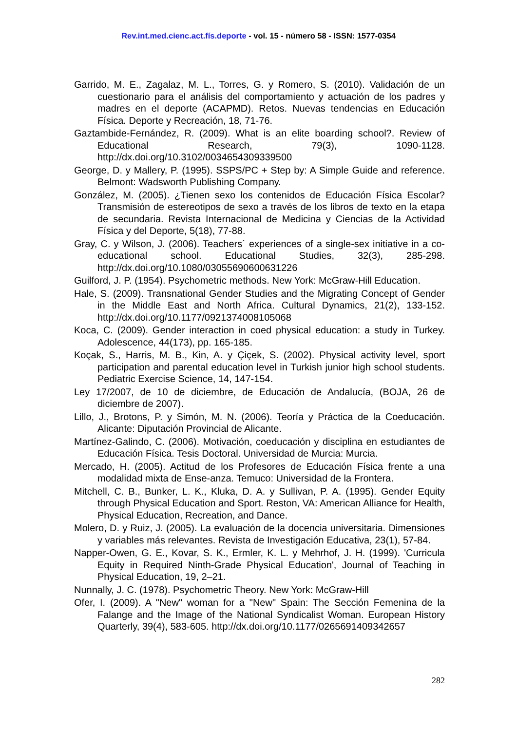Rev.int.med.cienc.act.fís.deporte - vol. 15 - número 58 - ISSN: 1577-0354
Garrido, M. E., Zagalaz, M. L., Torres, G. y Romero, S. (2010). Validación de un cuestionario para el análisis del comportamiento y actuación de los padres y madres en el deporte (ACAPMD). Retos. Nuevas tendencias en Educación Física. Deporte y Recreación, 18, 71-76.
Gaztambide-Fernández, R. (2009). What is an elite boarding school?. Review of Educational Research, 79(3), 1090-1128. http://dx.doi.org/10.3102/0034654309339500
George, D. y Mallery, P. (1995). SSPS/PC + Step by: A Simple Guide and reference. Belmont: Wadsworth Publishing Company.
González, M. (2005). ¿Tienen sexo los contenidos de Educación Física Escolar? Transmisión de estereotipos de sexo a través de los libros de texto en la etapa de secundaria. Revista Internacional de Medicina y Ciencias de la Actividad Física y del Deporte, 5(18), 77-88.
Gray, C. y Wilson, J. (2006). Teachers´ experiences of a single-sex initiative in a co-educational school. Educational Studies, 32(3), 285-298. http://dx.doi.org/10.1080/03055690600631226
Guilford, J. P. (1954). Psychometric methods. New York: McGraw-Hill Education.
Hale, S. (2009). Transnational Gender Studies and the Migrating Concept of Gender in the Middle East and North Africa. Cultural Dynamics, 21(2), 133-152. http://dx.doi.org/10.1177/0921374008105068
Koca, C. (2009). Gender interaction in coed physical education: a study in Turkey. Adolescence, 44(173), pp. 165-185.
Koçak, S., Harris, M. B., Kin, A. y Çiçek, S. (2002). Physical activity level, sport participation and parental education level in Turkish junior high school students. Pediatric Exercise Science, 14, 147-154.
Ley 17/2007, de 10 de diciembre, de Educación de Andalucía, (BOJA, 26 de diciembre de 2007).
Lillo, J., Brotons, P. y Simón, M. N. (2006). Teoría y Práctica de la Coeducación. Alicante: Diputación Provincial de Alicante.
Martínez-Galindo, C. (2006). Motivación, coeducación y disciplina en estudiantes de Educación Física. Tesis Doctoral. Universidad de Murcia: Murcia.
Mercado, H. (2005). Actitud de los Profesores de Educación Física frente a una modalidad mixta de Ense-anza. Temuco: Universidad de la Frontera.
Mitchell, C. B., Bunker, L. K., Kluka, D. A. y Sullivan, P. A. (1995). Gender Equity through Physical Education and Sport. Reston, VA: American Alliance for Health, Physical Education, Recreation, and Dance.
Molero, D. y Ruiz, J. (2005). La evaluación de la docencia universitaria. Dimensiones y variables más relevantes. Revista de Investigación Educativa, 23(1), 57-84.
Napper-Owen, G. E., Kovar, S. K., Ermler, K. L. y Mehrhof, J. H. (1999). 'Curricula Equity in Required Ninth-Grade Physical Education', Journal of Teaching in Physical Education, 19, 2–21.
Nunnally, J. C. (1978). Psychometric Theory. New York: McGraw-Hill
Ofer, I. (2009). A "New" woman for a "New" Spain: The Sección Femenina de la Falange and the Image of the National Syndicalist Woman. European History Quarterly, 39(4), 583-605. http://dx.doi.org/10.1177/0265691409342657
282